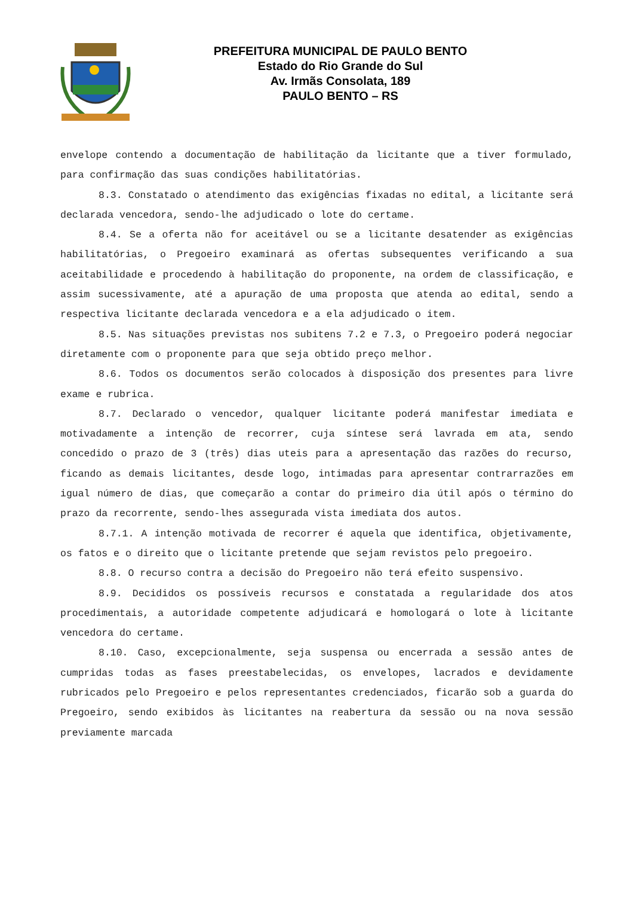PREFEITURA MUNICIPAL DE PAULO BENTO
Estado do Rio Grande do Sul
Av. Irmãs Consolata, 189
PAULO BENTO – RS
envelope contendo a documentação de habilitação da licitante que a tiver formulado, para confirmação das suas condições habilitatórias.
8.3. Constatado o atendimento das exigências fixadas no edital, a licitante será declarada vencedora, sendo-lhe adjudicado o lote do certame.
8.4. Se a oferta não for aceitável ou se a licitante desatender as exigências habilitatórias, o Pregoeiro examinará as ofertas subsequentes verificando a sua aceitabilidade e procedendo à habilitação do proponente, na ordem de classificação, e assim sucessivamente, até a apuração de uma proposta que atenda ao edital, sendo a respectiva licitante declarada vencedora e a ela adjudicado o item.
8.5. Nas situações previstas nos subitens 7.2 e 7.3, o Pregoeiro poderá negociar diretamente com o proponente para que seja obtido preço melhor.
8.6. Todos os documentos serão colocados à disposição dos presentes para livre exame e rubrica.
8.7. Declarado o vencedor, qualquer licitante poderá manifestar imediata e motivadamente a intenção de recorrer, cuja síntese será lavrada em ata, sendo concedido o prazo de 3 (três) dias uteis para a apresentação das razões do recurso, ficando as demais licitantes, desde logo, intimadas para apresentar contrarrazões em igual número de dias, que começarão a contar do primeiro dia útil após o término do prazo da recorrente, sendo-lhes assegurada vista imediata dos autos.
8.7.1. A intenção motivada de recorrer é aquela que identifica, objetivamente, os fatos e o direito que o licitante pretende que sejam revistos pelo pregoeiro.
8.8. O recurso contra a decisão do Pregoeiro não terá efeito suspensivo.
8.9. Decididos os possíveis recursos e constatada a regularidade dos atos procedimentais, a autoridade competente adjudicará e homologará o lote à licitante vencedora do certame.
8.10. Caso, excepcionalmente, seja suspensa ou encerrada a sessão antes de cumpridas todas as fases preestabelecidas, os envelopes, lacrados e devidamente rubricados pelo Pregoeiro e pelos representantes credenciados, ficarão sob a guarda do Pregoeiro, sendo exibidos às licitantes na reabertura da sessão ou na nova sessão previamente marcada